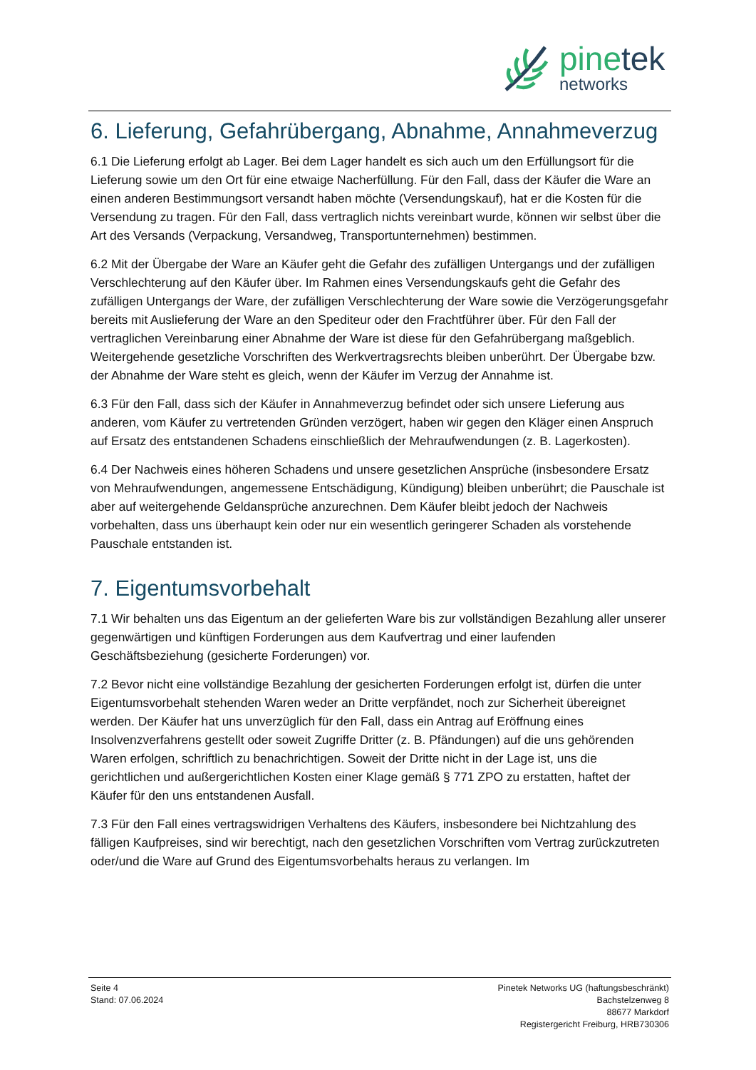pinetek
networks
6. Lieferung, Gefahrübergang, Abnahme, Annahmeverzug
6.1 Die Lieferung erfolgt ab Lager. Bei dem Lager handelt es sich auch um den Erfüllungsort für die Lieferung sowie um den Ort für eine etwaige Nacherfüllung. Für den Fall, dass der Käufer die Ware an einen anderen Bestimmungsort versandt haben möchte (Versendungskauf), hat er die Kosten für die Versendung zu tragen. Für den Fall, dass vertraglich nichts vereinbart wurde, können wir selbst über die Art des Versands (Verpackung, Versandweg, Transportunternehmen) bestimmen.
6.2 Mit der Übergabe der Ware an Käufer geht die Gefahr des zufälligen Untergangs und der zufälligen Verschlechterung auf den Käufer über. Im Rahmen eines Versendungskaufs geht die Gefahr des zufälligen Untergangs der Ware, der zufälligen Verschlechterung der Ware sowie die Verzögerungsgefahr bereits mit Auslieferung der Ware an den Spediteur oder den Frachtführer über. Für den Fall der vertraglichen Vereinbarung einer Abnahme der Ware ist diese für den Gefahrübergang maßgeblich. Weitergehende gesetzliche Vorschriften des Werkvertragsrechts bleiben unberührt. Der Übergabe bzw. der Abnahme der Ware steht es gleich, wenn der Käufer im Verzug der Annahme ist.
6.3 Für den Fall, dass sich der Käufer in Annahmeverzug befindet oder sich unsere Lieferung aus anderen, vom Käufer zu vertretenden Gründen verzögert, haben wir gegen den Kläger einen Anspruch auf Ersatz des entstandenen Schadens einschließlich der Mehraufwendungen (z. B. Lagerkosten).
6.4 Der Nachweis eines höheren Schadens und unsere gesetzlichen Ansprüche (insbesondere Ersatz von Mehraufwendungen, angemessene Entschädigung, Kündigung) bleiben unberührt; die Pauschale ist aber auf weitergehende Geldansprüche anzurechnen. Dem Käufer bleibt jedoch der Nachweis vorbehalten, dass uns überhaupt kein oder nur ein wesentlich geringerer Schaden als vorstehende Pauschale entstanden ist.
7. Eigentumsvorbehalt
7.1 Wir behalten uns das Eigentum an der gelieferten Ware bis zur vollständigen Bezahlung aller unserer gegenwärtigen und künftigen Forderungen aus dem Kaufvertrag und einer laufenden Geschäftsbeziehung (gesicherte Forderungen) vor.
7.2 Bevor nicht eine vollständige Bezahlung der gesicherten Forderungen erfolgt ist, dürfen die unter Eigentumsvorbehalt stehenden Waren weder an Dritte verpfändet, noch zur Sicherheit übereignet werden. Der Käufer hat uns unverzüglich für den Fall, dass ein Antrag auf Eröffnung eines Insolvenzverfahrens gestellt oder soweit Zugriffe Dritter (z. B. Pfändungen) auf die uns gehörenden Waren erfolgen, schriftlich zu benachrichtigen. Soweit der Dritte nicht in der Lage ist, uns die gerichtlichen und außergerichtlichen Kosten einer Klage gemäß § 771 ZPO zu erstatten, haftet der Käufer für den uns entstandenen Ausfall.
7.3 Für den Fall eines vertragswidrigen Verhaltens des Käufers, insbesondere bei Nichtzahlung des fälligen Kaufpreises, sind wir berechtigt, nach den gesetzlichen Vorschriften vom Vertrag zurückzutreten oder/und die Ware auf Grund des Eigentumsvorbehalts heraus zu verlangen. Im
Seite 4
Stand: 07.06.2024
Pinetek Networks UG (haftungsbeschränkt)
Bachstelzenweg 8
88677 Markdorf
Registergericht Freiburg, HRB730306